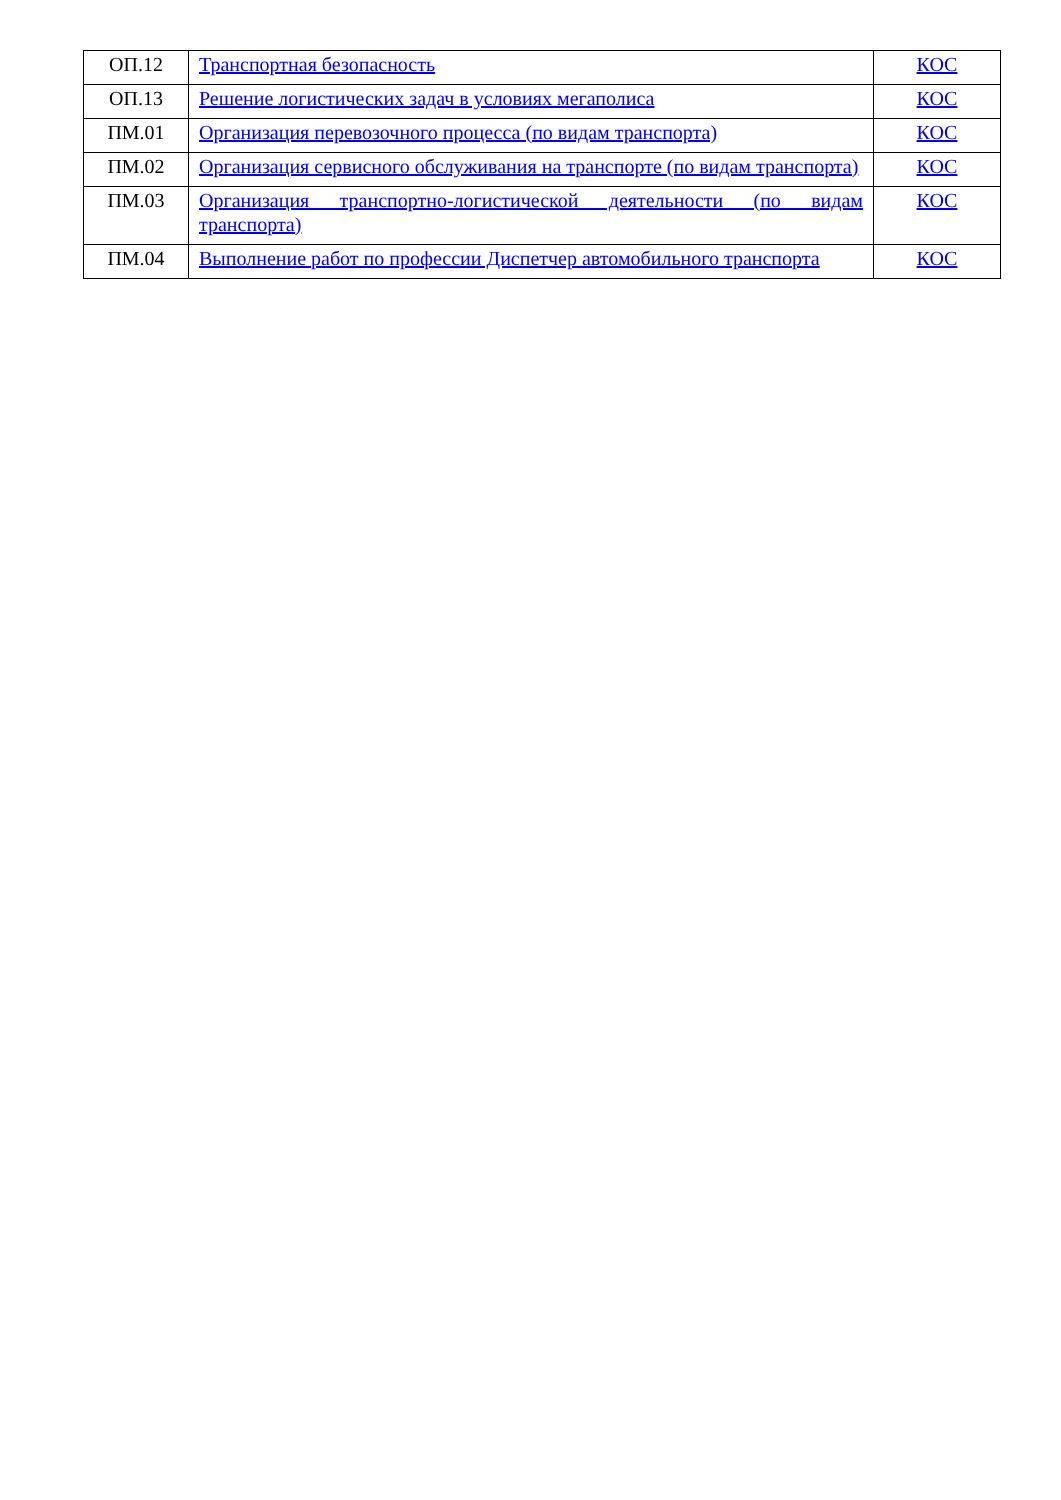| ОП.12 | Транспортная безопасность | КОС |
| ОП.13 | Решение логистических задач в условиях мегаполиса | КОС |
| ПМ.01 | Организация перевозочного процесса (по видам транспорта) | КОС |
| ПМ.02 | Организация сервисного обслуживания на транспорте (по видам транспорта) | КОС |
| ПМ.03 | Организация транспортно-логистической деятельности (по видам транспорта) | КОС |
| ПМ.04 | Выполнение работ по профессии Диспетчер автомобильного транспорта | КОС |